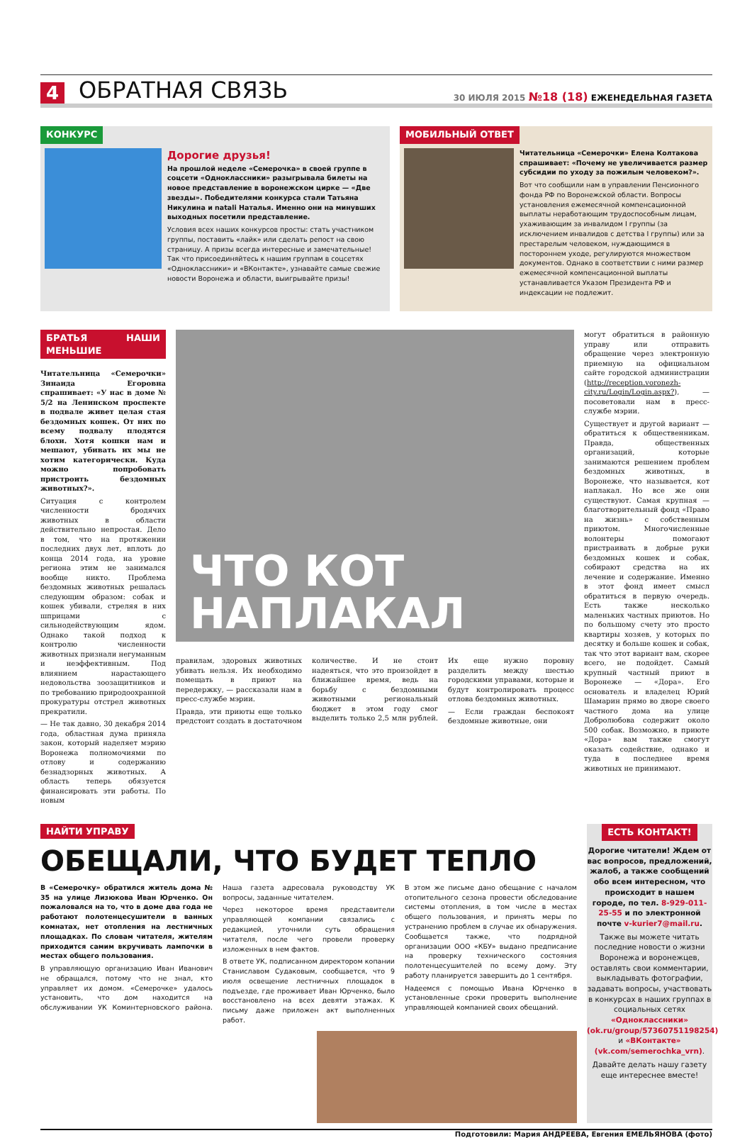4 ОБРАТНАЯ СВЯЗЬ 30 ИЮЛЯ 2015 №18 (18) ЕЖЕНЕДЕЛЬНАЯ ГАЗЕТА
КОНКУРС
Дорогие друзья!
На прошлой неделе «Семерочка» в своей группе в соцсети «Одноклассники» разыгрывала билеты на новое представление в воронежском цирке — «Две звезды». Победителями конкурса стали Татьяна Никулина и natali Наталья. Именно они на минувших выходных посетили представление.
Условия всех наших конкурсов просты: стать участником группы, поставить «лайк» или сделать репост на свою страницу. А призы всегда интересные и замечательные! Так что присоединяйтесь к нашим группам в соцсетях «Одноклассники» и «ВКонтакте», узнавайте самые свежие новости Воронежа и области, выигрывайте призы!
МОБИЛЬНЫЙ ОТВЕТ
Читательница «Семерочки» Елена Колтакова спрашивает: «Почему не увеличивается размер субсидии по уходу за пожилым человеком?».
Вот что сообщили нам в управлении Пенсионного фонда РФ по Воронежской области. Вопросы установления ежемесячной компенсационной выплаты неработающим трудоспособным лицам, ухаживающим за инвалидом I группы (за исключением инвалидов с детства I группы) или за престарелым человеком, нуждающимся в постороннем уходе, регулируются множеством документов. Однако в соответствии с ними размер ежемесячной компенсационной выплаты устанавливается Указом Президента РФ и индексации не подлежит.
БРАТЬЯ НАШИ МЕНЬШИЕ
Читательница «Семерочки» Зинаида Егоровна спрашивает: «У нас в доме № 5/2 на Ленинском проспекте в подвале живет целая стая бездомных кошек. От них по всему подвалу плодятся блохи. Хотя кошки нам и мешают, убивать их мы не хотим категорически. Куда можно попробовать пристроить бездомных животных?».
Ситуация с контролем численности бродячих животных в области действительно непростая. Дело в том, что на протяжении последних двух лет, вплоть до конца 2014 года, на уровне региона этим не занимался вообще никто. Проблема бездомных животных решалась следующим образом: собак и кошек убивали, стреляя в них шприцами с сильнодействующим ядом. Однако такой подход к контролю численности животных признали негуманным и неэффективным. Под влиянием нарастающего недовольства зоозащитников и по требованию природоохранной прокуратуры отстрел животных прекратили.
— Не так давно, 30 декабря 2014 года, областная дума приняла закон, который наделяет мэрию Воронежа полномочиями по отлову и содержанию безнадзорных животных. А область теперь обязуется финансировать эти работы. По новым
ЧТО КОТ
НАПЛАКАЛ
правилам, здоровых животных убивать нельзя. Их необходимо помещать в приют на передержку, — рассказали нам в пресс-службе мэрии.
Правда, эти приюты еще только предстоит создать в достаточном количестве. И не стоит надеяться, что это произойдет в ближайшее время, ведь на борьбу с бездомными животными региональный бюджет в этом году смог выделить только 2,5 млн рублей. Их еще нужно поровну разделить между шестью городскими управами, которые и будут контролировать процесс отлова бездомных животных.
— Если граждан беспокоят бездомные животные, они
могут обратиться в районную управу или отправить обращение через электронную приемную на официальном сайте городской администрации (http://reception.voronezh-city.ru/Login/Login.aspx?), — посоветовали нам в пресс-службе мэрии.
Существует и другой вариант — обратиться к общественникам. Правда, общественных организаций, которые занимаются решением проблем бездомных животных, в Воронеже, что называется, кот наплакал. Но все же они существуют. Самая крупная — благотворительный фонд «Право на жизнь» с собственным приютом. Многочисленные волонтеры помогают пристраивать в добрые руки бездомных кошек и собак, собирают средства на их лечение и содержание. Именно в этот фонд имеет смысл обратиться в первую очередь. Есть также несколько маленьких частных приютов. Но по большому счету это просто квартиры хозяев, у которых по десятку и больше кошек и собак, так что этот вариант вам, скорее всего, не подойдет. Самый крупный частный приют в Воронеже — «Дора». Его основатель и владелец Юрий Шамарин прямо во дворе своего частного дома на улице Добролюбова содержит около 500 собак. Возможно, в приюте «Дора» вам также смогут оказать содействие, однако и туда в последнее время животных не принимают.
НАЙТИ УПРАВУ
ОБЕЩАЛИ, ЧТО БУДЕТ ТЕПЛО
В «Семерочку» обратился житель дома № 35 на улице Лизюкова Иван Юрченко. Он пожаловался на то, что в доме два года не работают полотенцесушители в ванных комнатах, нет отопления на лестничных площадках. По словам читателя, жителям приходится самим вкручивать лампочки в местах общего пользования.
В управляющую организацию Иван Иванович не обращался, потому что не знал, кто управляет их домом. «Семерочке» удалось установить, что дом находится на обслуживании УК Коминтерновского района. Наша газета адресовала руководству УК вопросы, заданные читателем.
Через некоторое время представители управляющей компании связались с редакцией, уточнили суть обращения читателя, после чего провели проверку изложенных в нем фактов.
В ответе УК, подписанном директором копании Станиславом Судаковым, сообщается, что 9 июля освещение лестничных площадок в подъезде, где проживает Иван Юрченко, было восстановлено на всех девяти этажах. К письму даже приложен акт выполненных работ.
В этом же письме дано обещание с началом отопительного сезона провести обследование системы отопления, в том числе в местах общего пользования, и принять меры по устранению проблем в случае их обнаружения. Сообщается также, что подрядной организации ООО «КБУ» выдано предписание на проверку технического состояния полотенцесушителей по всему дому. Эту работу планируется завершить до 1 сентября.
Надеемся с помощью Ивана Юрченко в установленные сроки проверить выполнение управляющей компанией своих обещаний.
ЕСТЬ КОНТАКТ!
Дорогие читатели! Ждем от вас вопросов, предложений, жалоб, а также сообщений обо всем интересном, что происходит в нашем городе, по тел. 8-929-011-25-55 и по электронной почте v-kurier7@mail.ru.
Также вы можете читать последние новости о жизни Воронежа и воронежцев, оставлять свои комментарии, выкладывать фотографии, задавать вопросы, участвовать в конкурсах в наших группах в социальных сетях «Одноклассники» (ok.ru/group/57360751198254) и «ВКонтакте» (vk.com/semerochka_vrn).
Давайте делать нашу газету еще интереснее вместе!
Подготовили: Мария АНДРЕЕВА, Евгения ЕМЕЛЬЯНОВА (фото)